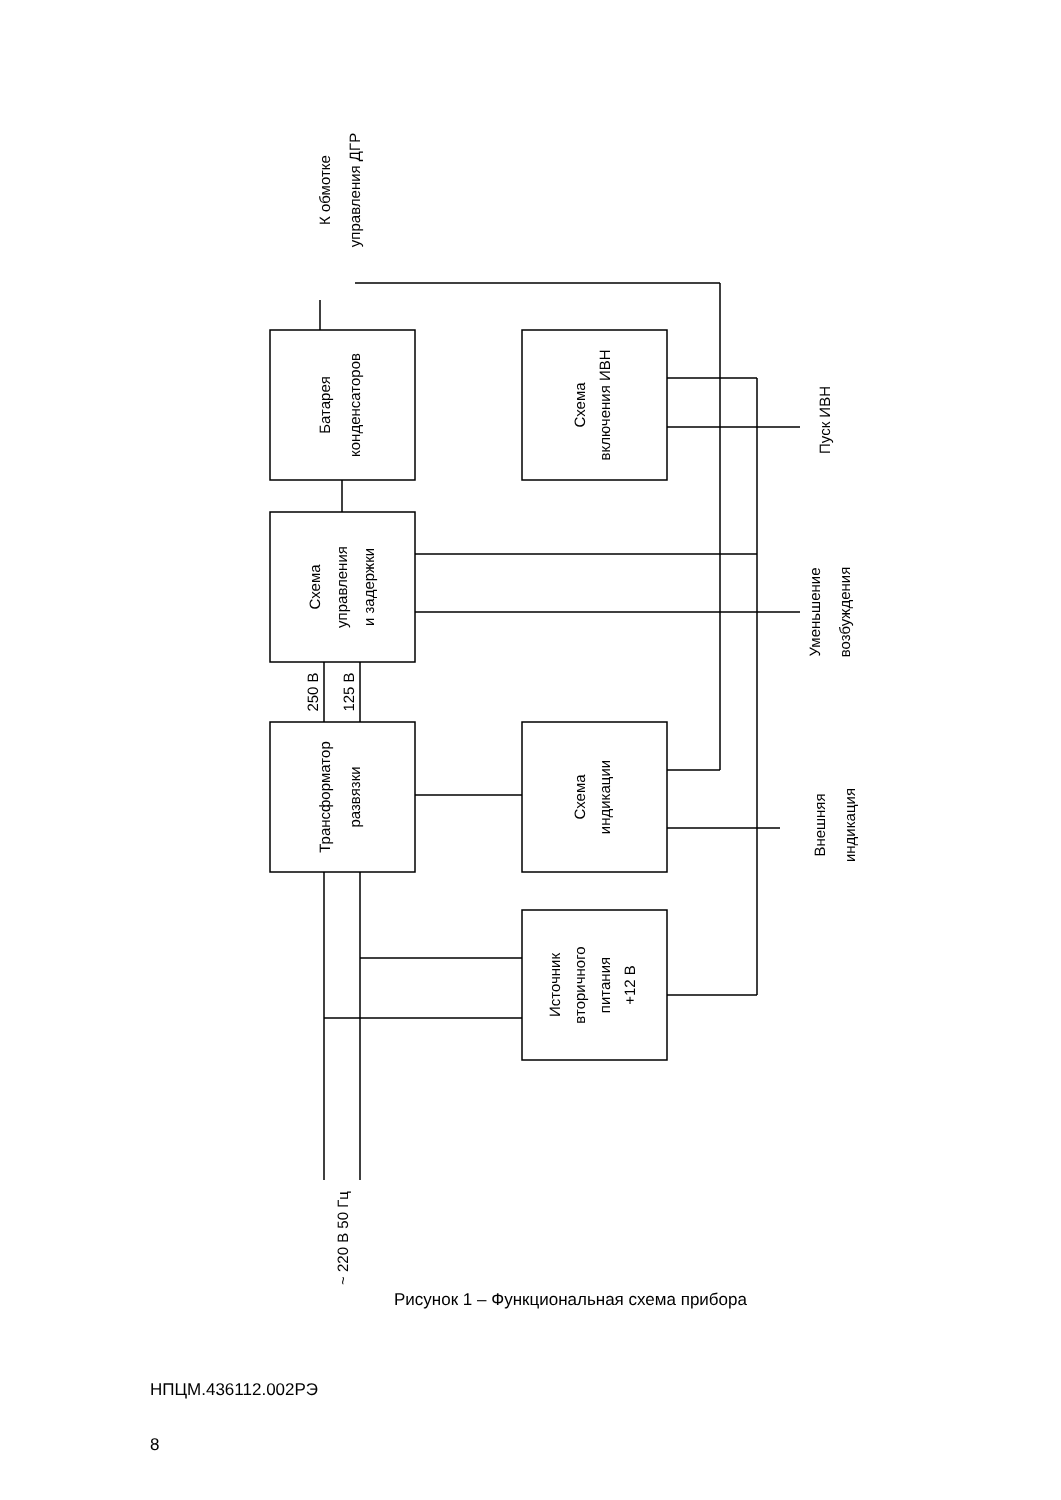Батарея
конденсаторов
Схема
управления
и задержки
Трансформатор
развязки
Схема
включения ИВН
Схема
индикации
Источник
вторичного
питания
+12 В
250 В
125 В
К обмотке
управления ДГР
Пуск ИВН
Уменьшение
возбуждения
Внешняя
индикация
~ 220 В 50 Гц
Рисунок 1 – Функциональная схема прибора
НПЦМ.436112.002РЭ
8